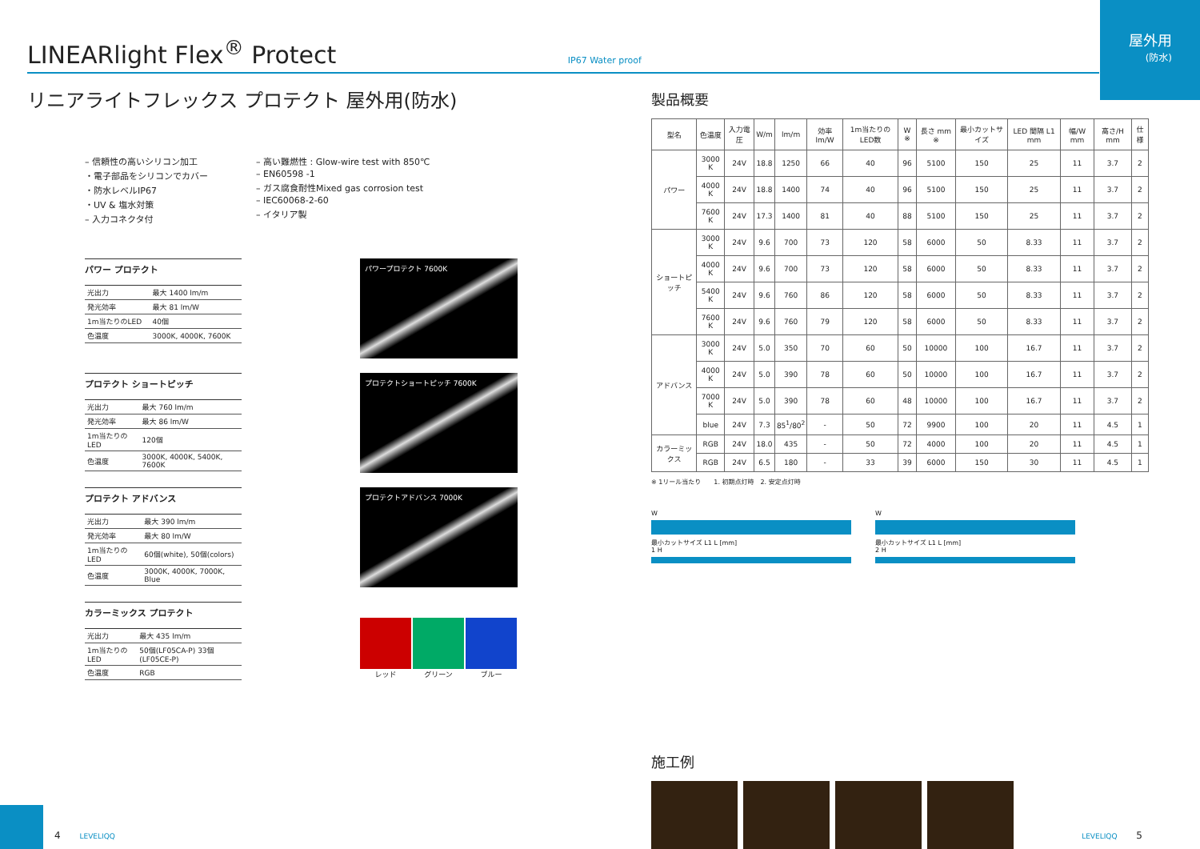屋外用
(防水)
LINEARlight Flex<sup>®</sup> Protect IP67 Water proof
リニアライトフレックス プロテクト 屋外用(防水)
– 信頼性の高いシリコン加工
・電子部品をシリコンでカバー
・防水レベルIP67
・UV & 塩水対策
– 入力コネクタ付
– 高い難燃性 : Glow-wire test with 850℃
– EN60598 -1
– ガス腐食耐性Mixed gas corrosion test
– IEC60068-2-60
– イタリア製
パワー プロテクト
| 光出力 | 最大 1400 lm/m |
| 発光効率 | 最大 81 lm/W |
| 1m当たりのLED | 40個 |
| 色温度 | 3000K, 4000K, 7600K |
パワープロテクト 7600K
プロテクト ショートピッチ
| 光出力 | 最大 760 lm/m |
| 発光効率 | 最大 86 lm/W |
| 1m当たりのLED | 120個 |
| 色温度 | 3000K, 4000K, 5400K, 7600K |
プロテクトショートピッチ 7600K
プロテクト アドバンス
| 光出力 | 最大 390 lm/m |
| 発光効率 | 最大 80 lm/W |
| 1m当たりのLED | 60個(white), 50個(colors) |
| 色温度 | 3000K, 4000K, 7000K, Blue |
プロテクトアドバンス 7000K
カラーミックス プロテクト
| 光出力 | 最大 435 lm/m |
| 1m当たりのLED | 50個(LF05CA-P) 33個(LF05CE-P) |
| 色温度 | RGB |
レッド グリーン ブルー
製品概要
| 型名 | 色温度 | 入力電圧 | W/m | lm/m | 効率 lm/W | 1m当たりのLED数 | W ※ | 長さ mm ※ | 最小カットサイズ | LED 間隔 L1 mm | 幅/W mm | 高さ/H mm | 仕様 |
| --- | --- | --- | --- | --- | --- | --- | --- | --- | --- | --- | --- | --- | --- |
| パワー | 3000 K | 24V | 18.8 | 1250 | 66 | 40 | 96 | 5100 | 150 | 25 | 11 | 3.7 | 2 |
| | 4000 K | 24V | 18.8 | 1400 | 74 | 40 | 96 | 5100 | 150 | 25 | 11 | 3.7 | 2 |
| | 7600 K | 24V | 17.3 | 1400 | 81 | 40 | 88 | 5100 | 150 | 25 | 11 | 3.7 | 2 |
| ショートピッチ | 3000 K | 24V | 9.6 | 700 | 73 | 120 | 58 | 6000 | 50 | 8.33 | 11 | 3.7 | 2 |
| | 4000 K | 24V | 9.6 | 700 | 73 | 120 | 58 | 6000 | 50 | 8.33 | 11 | 3.7 | 2 |
| | 5400 K | 24V | 9.6 | 760 | 86 | 120 | 58 | 6000 | 50 | 8.33 | 11 | 3.7 | 2 |
| | 7600 K | 24V | 9.6 | 760 | 79 | 120 | 58 | 6000 | 50 | 8.33 | 11 | 3.7 | 2 |
| アドバンス | 3000 K | 24V | 5.0 | 350 | 70 | 60 | 50 | 10000 | 100 | 16.7 | 11 | 3.7 | 2 |
| | 4000 K | 24V | 5.0 | 390 | 78 | 60 | 50 | 10000 | 100 | 16.7 | 11 | 3.7 | 2 |
| | 7000 K | 24V | 5.0 | 390 | 78 | 60 | 48 | 10000 | 100 | 16.7 | 11 | 3.7 | 2 |
| | blue | 24V | 7.3 | 85<sup>1</sup>/80<sup>2</sup> | - | 50 | 72 | 9900 | 100 | 20 | 11 | 4.5 | 1 |
| カラーミックス | RGB | 24V | 18.0 | 435 | - | 50 | 72 | 4000 | 100 | 20 | 11 | 4.5 | 1 |
| | RGB | 24V | 6.5 | 180 | - | 33 | 39 | 6000 | 150 | 30 | 11 | 4.5 | 1 |
※ 1リール当たり　　1. 初期点灯時　2. 安定点灯時
W
最小カットサイズ L1 L [mm]
1 H
W
最小カットサイズ L1 L [mm]
2 H
施工例
4 LEVELIQQ LEVELIQQ 5